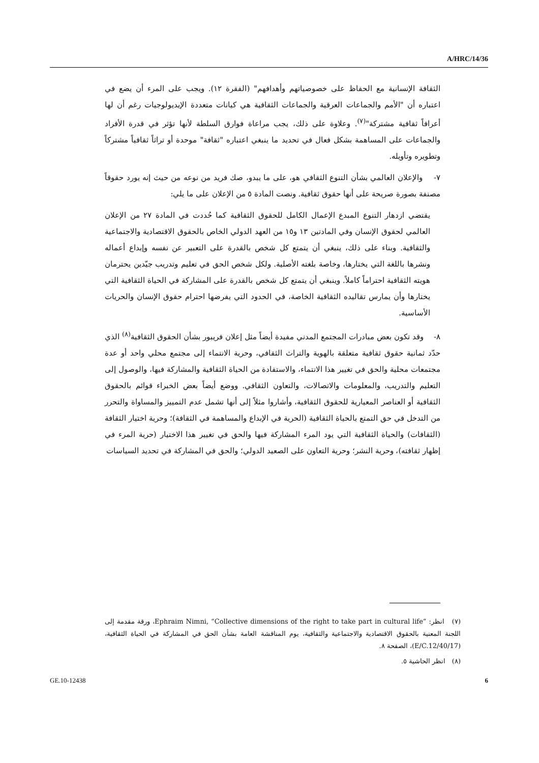A/HRC/14/36
الثقافة الإنسانية مع الحفاظ على خصوصياتهم وأهدافهم" (الفقرة ١٢). ويجب على المرء أن يضع في اعتباره أن "الأمم والجماعات العرقية والجماعات الثقافية هي كيانات متعددة الإيديولوجيات رغم أن لها أعرافاً ثقافية مشتركة"<sup>(٧)</sup>. وعلاوة على ذلك، يجب مراعاة فوارق السلطة لأنها تؤثر في قدرة الأفراد والجماعات على المساهمة بشكل فعال في تحديد ما ينبغي اعتباره "ثقافة" موحدة أو تراثاً ثقافياً مشتركاً وتطويره وتأويله.
٧- والإعلان العالمي بشأن التنوع الثقافي هو، على ما يبدو، صك فريد من نوعه من حيث إنه يورد حقوقاً مصنفة بصورة صريحة على أنها حقوق ثقافية. ونصت المادة ٥ من الإعلان على ما يلي:
يقتضي ازدهار التنوع المبدع الإعمال الكامل للحقوق الثقافية كما حُددت في المادة ٢٧ من الإعلان العالمي لحقوق الإنسان وفي المادتين ١٣ و١٥ من العهد الدولي الخاص بالحقوق الاقتصادية والاجتماعية والثقافية. وبناء على ذلك، ينبغي أن يتمتع كل شخص بالقدرة على التعبير عن نفسه وإبداع أعماله ونشرها باللغة التي يختارها، وخاصة بلغته الأصلية. ولكل شخص الحق في تعليم وتدريب جيّدين يحترمان هويته الثقافية احتراماً كاملاً. وينبغي أن يتمتع كل شخص بالقدرة على المشاركة في الحياة الثقافية التي يختارها وأن يمارس تقاليده الثقافية الخاصة، في الحدود التي يفرضها احترام حقوق الإنسان والحريات الأساسية.
٨- وقد تكون بعض مبادرات المجتمع المدني مفيدة أيضاً مثل إعلان فريبور بشأن الحقوق الثقافية<sup>(٨)</sup> الذي حدّد ثمانية حقوق ثقافية متعلقة بالهوية والتراث الثقافي، وحرية الانتماء إلى مجتمع محلي واحد أو عدة مجتمعات محلية والحق في تغيير هذا الانتماء، والاستفادة من الحياة الثقافية والمشاركة فيها، والوصول إلى التعليم والتدريب، والمعلومات والاتصالات، والتعاون الثقافي. ووضع أيضاً بعض الخبراء قوائم بالحقوق الثقافية أو العناصر المعيارية للحقوق الثقافية، وأشاروا مثلاً إلى أنها تشمل عدم التمييز والمساواة والتحرر من التدخل في حق التمتع بالحياة الثقافية (الحرية في الإبداع والمساهمة في الثقافة)؛ وحرية اختيار الثقافة (الثقافات) والحياة الثقافية التي يود المرء المشاركة فيها والحق في تغيير هذا الاختيار (حرية المرء في إظهار ثقافته)، وحرية النشر؛ وحرية التعاون على الصعيد الدولي؛ والحق في المشاركة في تحديد السياسات
(٧) انظر: Ephraim Nimni, “Collective dimensions of the right to take part in cultural life”، ورقة مقدمة إلى اللجنة المعنية بالحقوق الاقتصادية والاجتماعية والثقافية، يوم المناقشة العامة بشأن الحق في المشاركة في الحياة الثقافية، (E/C.12/40/17)، الصفحة ٨.
(٨) انظر الحاشية ٥.
GE.10-12438 6